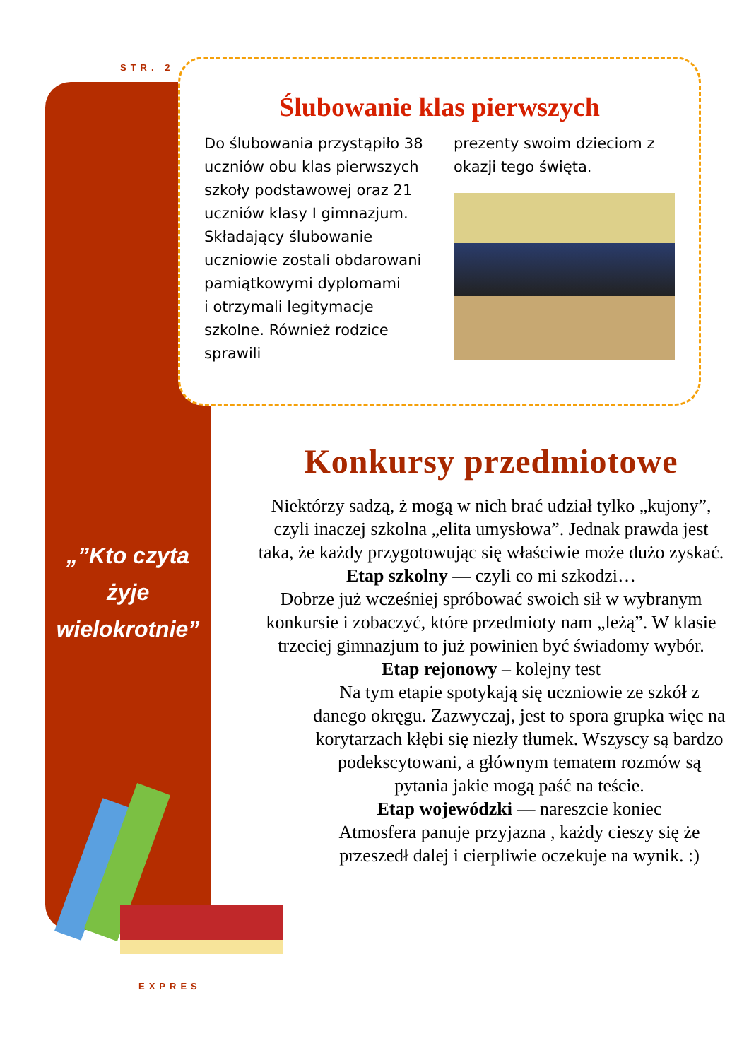STR. 2
Ślubowanie klas pierwszych
Do ślubowania przystąpiło 38 uczniów obu klas pierwszych szkoły podstawowej oraz 21 uczniów klasy I gimnazjum. Składający ślubowanie uczniowie zostali obdarowani pamiątkowymi dyplomami
i otrzymali legitymacje szkolne. Również rodzice sprawili
prezenty swoim dzieciom z okazji tego święta.
„”Kto czyta
żyje
wielokrotnie”
Konkursy przedmiotowe
Niektórzy sadzą, ż mogą w nich brać udział tylko „kujony”, czyli inaczej szkolna „elita umysłowa”. Jednak prawda jest taka, że każdy przygotowując się właściwie może dużo zyskać.
Etap szkolny — czyli co mi szkodzi…
Dobrze już wcześniej spróbować swoich sił w wybranym konkursie i zobaczyć, które przedmioty nam „leżą”. W klasie trzeciej gimnazjum to już powinien być świadomy wybór.
Etap rejonowy – kolejny test
Na tym etapie spotykają się uczniowie ze szkół z danego okręgu. Zazwyczaj, jest to spora grupka więc na korytarzach kłębi się niezły tłumek. Wszyscy są bardzo podekscytowani, a głównym tematem rozmów są pytania jakie mogą paść na teście.
Etap wojewódzki — nareszcie koniec
Atmosfera panuje przyjazna , każdy cieszy się że przeszedł dalej i cierpliwie oczekuje na wynik. :)
EXPRES